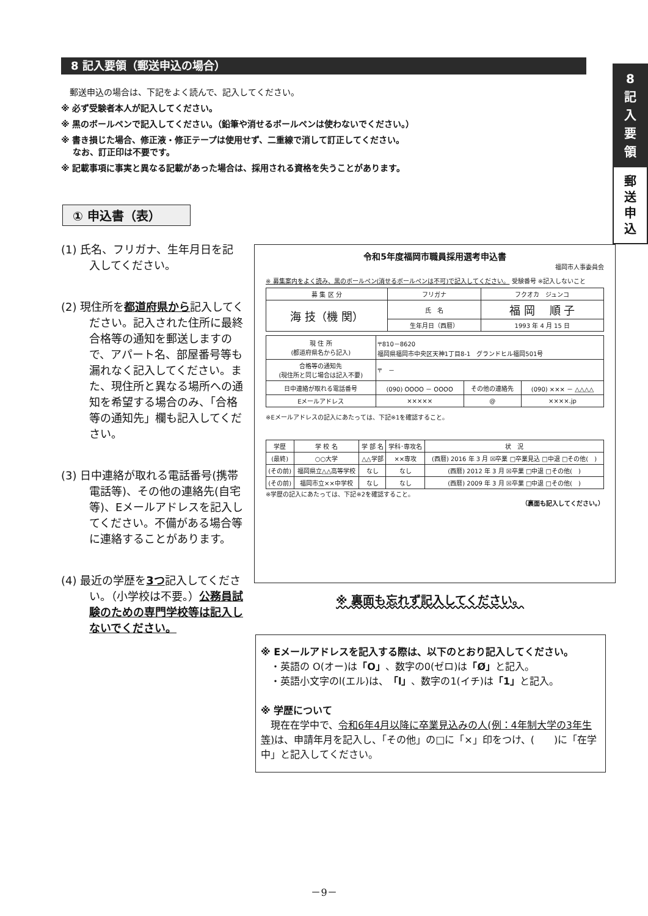8 記入要領（郵送申込の場合）
8
記
入
要
領
郵
送
申
込
　郵送申込の場合は、下記をよく読んで、記入してください。
※ 必ず受験者本人が記入してください。
※ 黒のボールペンで記入してください。（鉛筆や消せるボールペンは使わないでください。）
※ 書き損じた場合、修正液・修正テープは使用せず、二重線で消して訂正してください。
　 なお、訂正印は不要です。
※ 記載事項に事実と異なる記載があった場合は、採用される資格を失うことがあります。
① 申込書（表）
(1) 氏名、フリガナ、生年月日を記入してください。
(2) 現住所を都道府県から記入してください。記入された住所に最終合格等の通知を郵送しますので、アパート名、部屋番号等も漏れなく記入してください。また、現住所と異なる場所への通知を希望する場合のみ、「合格等の通知先」欄も記入してください。
(3) 日中連絡が取れる電話番号(携帯電話等)、その他の連絡先(自宅等)、Eメールアドレスを記入してください。不備がある場合等に連絡することがあります。
(4) 最近の学歴を3つ記入してください。（小学校は不要。）公務員試験のための専門学校等は記入しないでください。
令和5年度福岡市職員採用選考申込書
福岡市人事委員会
※ 募集案内をよく読み、黒のボールペン(消せるボールペンは不可)で記入してください。 受験番号 ※記入しないこと
| 募 集 区 分 | フリガナ | フクオカ ジュンコ |
| 海 技（機 関） | 氏 名 | 福 岡 順 子 |
| | 生年月日（西暦） | 1993 年 4 月 15 日 |
| 現 住 所 (都道府県名から記入) | 〒810－8620 福岡県福岡市中央区天神1丁目8-1 グランドヒル福岡501号 | | |
| 合格等の通知先 (現住所と同じ場合は記入不要) | 〒 － | | |
| 日中連絡が取れる電話番号 | (090) OOOO － OOOO | その他の連絡先 | (090) ××× － △△△△ |
| Eメールアドレス | ××××× | @ | ××××.jp |
※Eメールアドレスの記入にあたっては、下記※1を確認すること。
| 学歴 | 学 校 名 | 学 部 名 | 学科･専攻名 | 状 況 |
| --- | --- | --- | --- | --- |
| (最終) | ○○大学 | △△学部 | ××専攻 | (西暦) 2016 年 3 月 ☒卒業 □卒業見込 □中退 □その他( ) |
| (その前) | 福岡県立△△高等学校 | なし | なし | (西暦) 2012 年 3 月 ☒卒業 □中退 □その他( ) |
| (その前) | 福岡市立××中学校 | なし | なし | (西暦) 2009 年 3 月 ☒卒業 □中退 □その他( ) |
※学歴の記入にあたっては、下記※2を確認すること。
（裏面も記入してください。）
※ 裏面も忘れず記入してください。
※ Eメールアドレスを記入する際は、以下のとおり記入してください。
　・英語の O(オー)は「O」、数字の0(ゼロ)は「Ø」と記入。
　・英語小文字のl(エル)は、「l」、数字の1(イチ)は「1」と記入。
※ 学歴について
　現在在学中で、令和6年4月以降に卒業見込みの人(例：4年制大学の3年生等) は、申請年月を記入し、「その他」の□に「×」印をつけ、(　　)に「在学中」と記入してください。
－9－